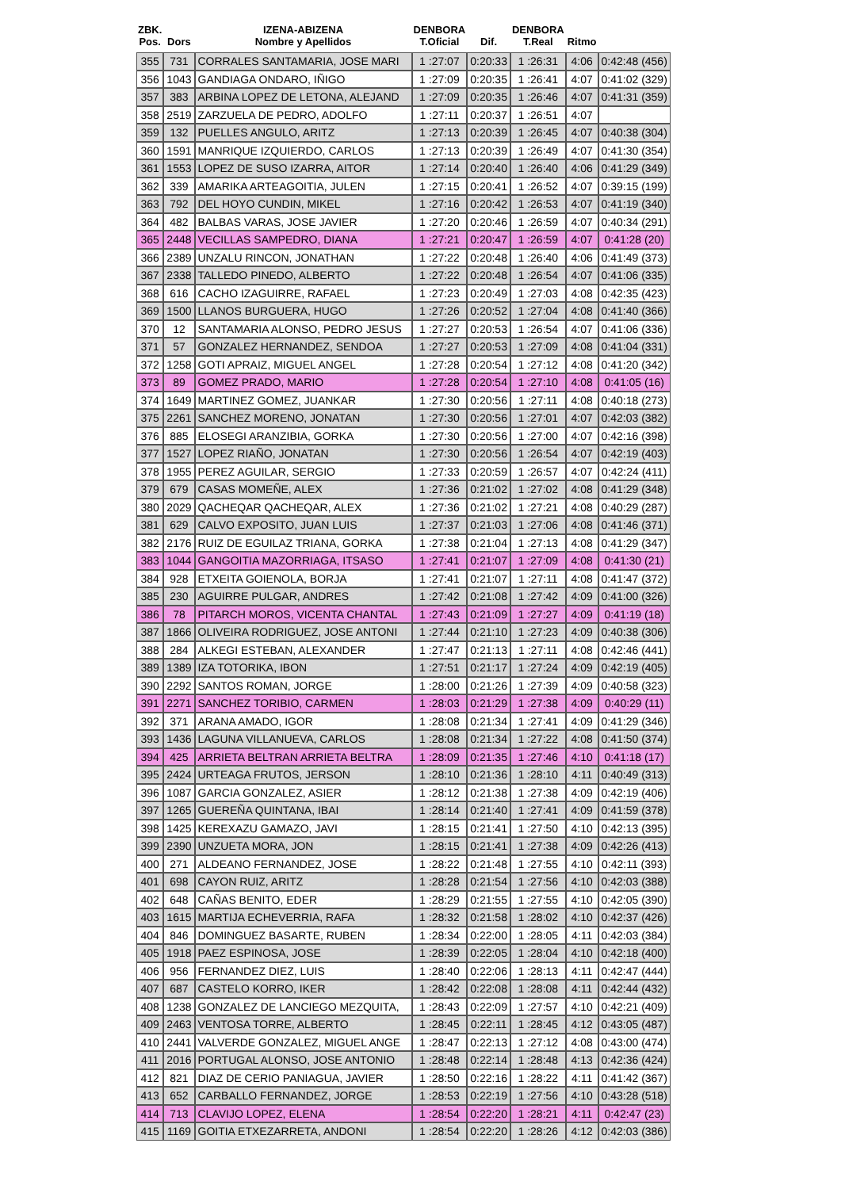| ZBK. Pos. | Dors | IZENA-ABIZENA Nombre y Apellidos | DENBORA T.Oficial | Dif. | DENBORA T.Real | Ritmo | |
| --- | --- | --- | --- | --- | --- | --- | --- |
| 355 | 731 | CORRALES SANTAMARIA, JOSE MARI | 1 :27:07 | 0:20:33 | 1 :26:31 | 4:06 | 0:42:48 (456) |
| 356 | 1043 | GANDIAGA ONDARO, IÑIGO | 1 :27:09 | 0:20:35 | 1 :26:41 | 4:07 | 0:41:02 (329) |
| 357 | 383 | ARBINA LOPEZ DE LETONA, ALEJAND | 1 :27:09 | 0:20:35 | 1 :26:46 | 4:07 | 0:41:31 (359) |
| 358 | 2519 | ZARZUELA DE PEDRO, ADOLFO | 1 :27:11 | 0:20:37 | 1 :26:51 | 4:07 | |
| 359 | 132 | PUELLES ANGULO, ARITZ | 1 :27:13 | 0:20:39 | 1 :26:45 | 4:07 | 0:40:38 (304) |
| 360 | 1591 | MANRIQUE IZQUIERDO, CARLOS | 1 :27:13 | 0:20:39 | 1 :26:49 | 4:07 | 0:41:30 (354) |
| 361 | 1553 | LOPEZ DE SUSO IZARRA, AITOR | 1 :27:14 | 0:20:40 | 1 :26:40 | 4:06 | 0:41:29 (349) |
| 362 | 339 | AMARIKA ARTEAGOITIA, JULEN | 1 :27:15 | 0:20:41 | 1 :26:52 | 4:07 | 0:39:15 (199) |
| 363 | 792 | DEL HOYO CUNDIN, MIKEL | 1 :27:16 | 0:20:42 | 1 :26:53 | 4:07 | 0:41:19 (340) |
| 364 | 482 | BALBAS VARAS, JOSE JAVIER | 1 :27:20 | 0:20:46 | 1 :26:59 | 4:07 | 0:40:34 (291) |
| 365 | 2448 | VECILLAS SAMPEDRO, DIANA | 1 :27:21 | 0:20:47 | 1 :26:59 | 4:07 | 0:41:28 (20) |
| 366 | 2389 | UNZALU RINCON, JONATHAN | 1 :27:22 | 0:20:48 | 1 :26:40 | 4:06 | 0:41:49 (373) |
| 367 | 2338 | TALLEDO PINEDO, ALBERTO | 1 :27:22 | 0:20:48 | 1 :26:54 | 4:07 | 0:41:06 (335) |
| 368 | 616 | CACHO IZAGUIRRE, RAFAEL | 1 :27:23 | 0:20:49 | 1 :27:03 | 4:08 | 0:42:35 (423) |
| 369 | 1500 | LLANOS BURGUERA, HUGO | 1 :27:26 | 0:20:52 | 1 :27:04 | 4:08 | 0:41:40 (366) |
| 370 | 12 | SANTAMARIA ALONSO, PEDRO JESUS | 1 :27:27 | 0:20:53 | 1 :26:54 | 4:07 | 0:41:06 (336) |
| 371 | 57 | GONZALEZ HERNANDEZ, SENDOA | 1 :27:27 | 0:20:53 | 1 :27:09 | 4:08 | 0:41:04 (331) |
| 372 | 1258 | GOTI APRAIZ, MIGUEL ANGEL | 1 :27:28 | 0:20:54 | 1 :27:12 | 4:08 | 0:41:20 (342) |
| 373 | 89 | GOMEZ PRADO, MARIO | 1 :27:28 | 0:20:54 | 1 :27:10 | 4:08 | 0:41:05 (16) |
| 374 | 1649 | MARTINEZ GOMEZ, JUANKAR | 1 :27:30 | 0:20:56 | 1 :27:11 | 4:08 | 0:40:18 (273) |
| 375 | 2261 | SANCHEZ MORENO, JONATAN | 1 :27:30 | 0:20:56 | 1 :27:01 | 4:07 | 0:42:03 (382) |
| 376 | 885 | ELOSEGI ARANZIBIA, GORKA | 1 :27:30 | 0:20:56 | 1 :27:00 | 4:07 | 0:42:16 (398) |
| 377 | 1527 | LOPEZ RIAÑO, JONATAN | 1 :27:30 | 0:20:56 | 1 :26:54 | 4:07 | 0:42:19 (403) |
| 378 | 1955 | PEREZ AGUILAR, SERGIO | 1 :27:33 | 0:20:59 | 1 :26:57 | 4:07 | 0:42:24 (411) |
| 379 | 679 | CASAS MOMEÑE, ALEX | 1 :27:36 | 0:21:02 | 1 :27:02 | 4:08 | 0:41:29 (348) |
| 380 | 2029 | QACHEQAR QACHEQAR, ALEX | 1 :27:36 | 0:21:02 | 1 :27:21 | 4:08 | 0:40:29 (287) |
| 381 | 629 | CALVO EXPOSITO, JUAN LUIS | 1 :27:37 | 0:21:03 | 1 :27:06 | 4:08 | 0:41:46 (371) |
| 382 | 2176 | RUIZ DE EGUILAZ TRIANA, GORKA | 1 :27:38 | 0:21:04 | 1 :27:13 | 4:08 | 0:41:29 (347) |
| 383 | 1044 | GANGOITIA MAZORRIAGA, ITSASO | 1 :27:41 | 0:21:07 | 1 :27:09 | 4:08 | 0:41:30 (21) |
| 384 | 928 | ETXEITA GOIENOLA, BORJA | 1 :27:41 | 0:21:07 | 1 :27:11 | 4:08 | 0:41:47 (372) |
| 385 | 230 | AGUIRRE PULGAR, ANDRES | 1 :27:42 | 0:21:08 | 1 :27:42 | 4:09 | 0:41:00 (326) |
| 386 | 78 | PITARCH MOROS, VICENTA CHANTAL | 1 :27:43 | 0:21:09 | 1 :27:27 | 4:09 | 0:41:19 (18) |
| 387 | 1866 | OLIVEIRA RODRIGUEZ, JOSE ANTONI | 1 :27:44 | 0:21:10 | 1 :27:23 | 4:09 | 0:40:38 (306) |
| 388 | 284 | ALKEGI ESTEBAN, ALEXANDER | 1 :27:47 | 0:21:13 | 1 :27:11 | 4:08 | 0:42:46 (441) |
| 389 | 1389 | IZA TOTORIKA, IBON | 1 :27:51 | 0:21:17 | 1 :27:24 | 4:09 | 0:42:19 (405) |
| 390 | 2292 | SANTOS ROMAN, JORGE | 1 :28:00 | 0:21:26 | 1 :27:39 | 4:09 | 0:40:58 (323) |
| 391 | 2271 | SANCHEZ TORIBIO, CARMEN | 1 :28:03 | 0:21:29 | 1 :27:38 | 4:09 | 0:40:29 (11) |
| 392 | 371 | ARANA AMADO, IGOR | 1 :28:08 | 0:21:34 | 1 :27:41 | 4:09 | 0:41:29 (346) |
| 393 | 1436 | LAGUNA VILLANUEVA, CARLOS | 1 :28:08 | 0:21:34 | 1 :27:22 | 4:08 | 0:41:50 (374) |
| 394 | 425 | ARRIETA BELTRAN ARRIETA BELTRA | 1 :28:09 | 0:21:35 | 1 :27:46 | 4:10 | 0:41:18 (17) |
| 395 | 2424 | URTEAGA FRUTOS, JERSON | 1 :28:10 | 0:21:36 | 1 :28:10 | 4:11 | 0:40:49 (313) |
| 396 | 1087 | GARCIA GONZALEZ, ASIER | 1 :28:12 | 0:21:38 | 1 :27:38 | 4:09 | 0:42:19 (406) |
| 397 | 1265 | GUEREÑA QUINTANA, IBAI | 1 :28:14 | 0:21:40 | 1 :27:41 | 4:09 | 0:41:59 (378) |
| 398 | 1425 | KEREXAZU GAMAZO, JAVI | 1 :28:15 | 0:21:41 | 1 :27:50 | 4:10 | 0:42:13 (395) |
| 399 | 2390 | UNZUETA MORA, JON | 1 :28:15 | 0:21:41 | 1 :27:38 | 4:09 | 0:42:26 (413) |
| 400 | 271 | ALDEANO FERNANDEZ, JOSE | 1 :28:22 | 0:21:48 | 1 :27:55 | 4:10 | 0:42:11 (393) |
| 401 | 698 | CAYON RUIZ, ARITZ | 1 :28:28 | 0:21:54 | 1 :27:56 | 4:10 | 0:42:03 (388) |
| 402 | 648 | CAÑAS BENITO, EDER | 1 :28:29 | 0:21:55 | 1 :27:55 | 4:10 | 0:42:05 (390) |
| 403 | 1615 | MARTIJA ECHEVERRIA, RAFA | 1 :28:32 | 0:21:58 | 1 :28:02 | 4:10 | 0:42:37 (426) |
| 404 | 846 | DOMINGUEZ BASARTE, RUBEN | 1 :28:34 | 0:22:00 | 1 :28:05 | 4:11 | 0:42:03 (384) |
| 405 | 1918 | PAEZ ESPINOSA, JOSE | 1 :28:39 | 0:22:05 | 1 :28:04 | 4:10 | 0:42:18 (400) |
| 406 | 956 | FERNANDEZ DIEZ, LUIS | 1 :28:40 | 0:22:06 | 1 :28:13 | 4:11 | 0:42:47 (444) |
| 407 | 687 | CASTELO KORRO, IKER | 1 :28:42 | 0:22:08 | 1 :28:08 | 4:11 | 0:42:44 (432) |
| 408 | 1238 | GONZALEZ DE LANCIEGO MEZQUITA, | 1 :28:43 | 0:22:09 | 1 :27:57 | 4:10 | 0:42:21 (409) |
| 409 | 2463 | VENTOSA TORRE, ALBERTO | 1 :28:45 | 0:22:11 | 1 :28:45 | 4:12 | 0:43:05 (487) |
| 410 | 2441 | VALVERDE GONZALEZ, MIGUEL ANGE | 1 :28:47 | 0:22:13 | 1 :27:12 | 4:08 | 0:43:00 (474) |
| 411 | 2016 | PORTUGAL ALONSO, JOSE ANTONIO | 1 :28:48 | 0:22:14 | 1 :28:48 | 4:13 | 0:42:36 (424) |
| 412 | 821 | DIAZ DE CERIO PANIAGUA, JAVIER | 1 :28:50 | 0:22:16 | 1 :28:22 | 4:11 | 0:41:42 (367) |
| 413 | 652 | CARBALLO FERNANDEZ, JORGE | 1 :28:53 | 0:22:19 | 1 :27:56 | 4:10 | 0:43:28 (518) |
| 414 | 713 | CLAVIJO LOPEZ, ELENA | 1 :28:54 | 0:22:20 | 1 :28:21 | 4:11 | 0:42:47 (23) |
| 415 | 1169 | GOITIA ETXEZARRETA, ANDONI | 1 :28:54 | 0:22:20 | 1 :28:26 | 4:12 | 0:42:03 (386) |